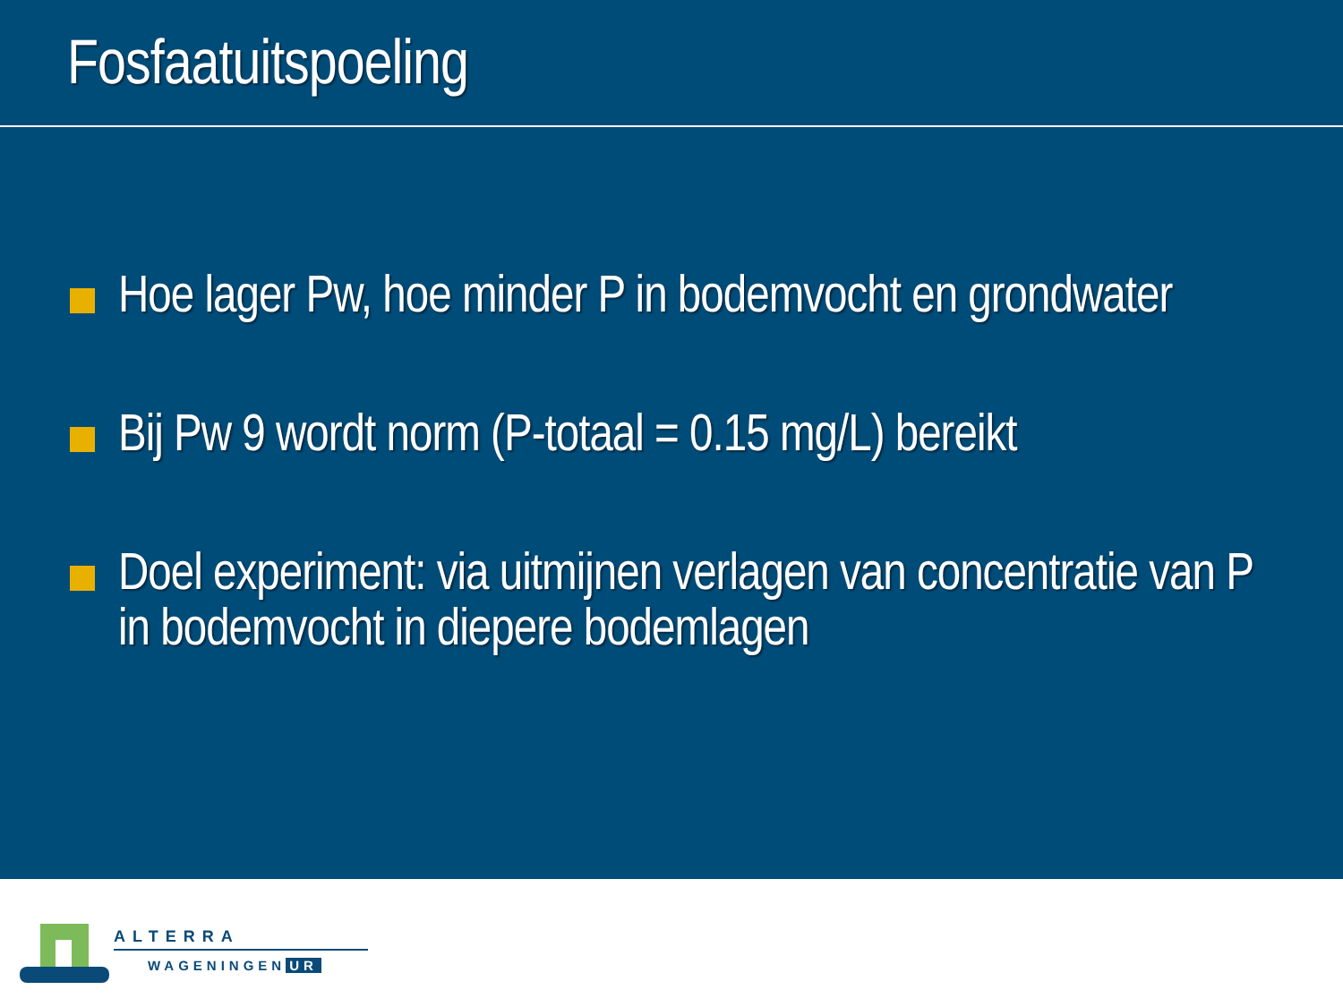Fosfaatuitspoeling
Hoe lager Pw, hoe minder P in bodemvocht en grondwater
Bij Pw 9 wordt norm (P-totaal = 0.15 mg/L) bereikt
Doel experiment: via uitmijnen verlagen van concentratie van P in bodemvocht in diepere bodemlagen
ALTERRA
WAGENINGEN UR